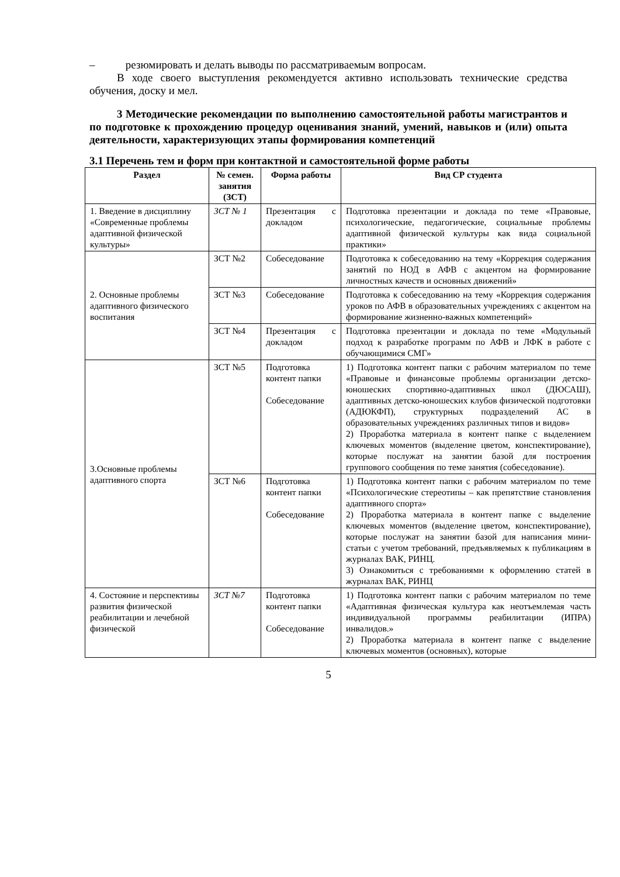– резюмировать и делать выводы по рассматриваемым вопросам.
В ходе своего выступления рекомендуется активно использовать технические средства обучения, доску и мел.
3 Методические рекомендации по выполнению самостоятельной работы магистрантов и по подготовке к прохождению процедур оценивания знаний, умений, навыков и (или) опыта деятельности, характеризующих этапы формирования компетенций
3.1 Перечень тем и форм при контактной и самостоятельной форме работы
| Раздел | № семен. занятия (ЗСТ) | Форма работы | Вид СР студента |
| --- | --- | --- | --- |
| 1. Введение в дисциплину «Современные проблемы адаптивной физической культуры» | ЗСТ № 1 | Презентация с докладом | Подготовка презентации и доклада по теме «Правовые, психологические, педагогические, социальные проблемы адаптивной физической культуры как вида социальной практики» |
| 2. Основные проблемы адаптивного физического воспитания | ЗСТ №2 | Собеседование | Подготовка к собеседованию на тему «Коррекция содержания занятий по НОД в АФВ с акцентом на формирование личностных качеств и основных движений» |
| | ЗСТ №3 | Собеседование | Подготовка к собеседованию на тему «Коррекция содержания уроков по АФВ в образовательных учреждениях с акцентом на формирование жизненно-важных компетенций» |
| | ЗСТ №4 | Презентация с докладом | Подготовка презентации и доклада по теме «Модульный подход к разработке программ по АФВ и ЛФК в работе с обучающимися СМГ» |
| 3.Основные проблемы адаптивного спорта | ЗСТ №5 | Подготовка контент папки Собеседование | 1) Подготовка контент папки с рабочим материалом по теме «Правовые и финансовые проблемы организации детско-юношеских спортивно-адаптивных школ (ДЮСАШ), адаптивных детско-юношеских клубов физической подготовки (АДЮКФП), структурных подразделений АС в образовательных учреждениях различных типов и видов» 2) Проработка материала в контент папке с выделением ключевых моментов (выделение цветом, конспектирование), которые послужат на занятии базой для построения группового сообщения по теме занятия (собеседование). |
| | ЗСТ №6 | Подготовка контент папки Собеседование | 1) Подготовка контент папки с рабочим материалом по теме «Психологические стереотипы – как препятствие становления адаптивного спорта» 2) Проработка материала в контент папке с выделение ключевых моментов (выделение цветом, конспектирование), которые послужат на занятии базой для написания мини-статьи с учетом требований, предъявляемых к публикациям в журналах ВАК, РИНЦ. 3) Ознакомиться с требованиями к оформлению статей в журналах ВАК, РИНЦ |
| 4. Состояние и перспективы развития физической реабилитации и лечебной физической | ЗСТ №7 | Подготовка контент папки Собеседование | 1) Подготовка контент папки с рабочим материалом по теме «Адаптивная физическая культура как неотъемлемая часть индивидуальной программы реабилитации (ИПРА) инвалидов.» 2) Проработка материала в контент папке с выделение ключевых моментов (основных), которые |
5